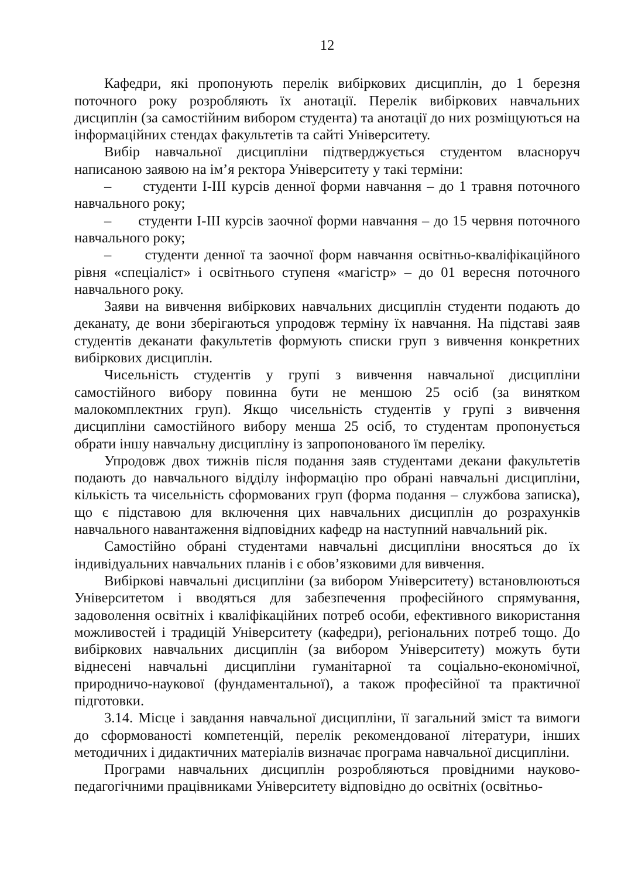12
Кафедри, які пропонують перелік вибіркових дисциплін, до 1 березня поточного року розробляють їх анотації. Перелік вибіркових навчальних дисциплін (за самостійним вибором студента) та анотації до них розміщуються на інформаційних стендах факультетів та сайті Університету.
Вибір навчальної дисципліни підтверджується студентом власноруч написаною заявою на ім’я ректора Університету у такі терміни:
– студенти I-III курсів денної форми навчання – до 1 травня поточного навчального року;
– студенти I-III курсів заочної форми навчання – до 15 червня поточного навчального року;
– студенти денної та заочної форм навчання освітньо-кваліфікаційного рівня «спеціаліст» і освітнього ступеня «магістр» – до 01 вересня поточного навчального року.
Заяви на вивчення вибіркових навчальних дисциплін студенти подають до деканату, де вони зберігаються упродовж терміну їх навчання. На підставі заяв студентів деканати факультетів формують списки груп з вивчення конкретних вибіркових дисциплін.
Чисельність студентів у групі з вивчення навчальної дисципліни самостійного вибору повинна бути не меншою 25 осіб (за винятком малокомплектних груп). Якщо чисельність студентів у групі з вивчення дисципліни самостійного вибору менша 25 осіб, то студентам пропонується обрати іншу навчальну дисципліну із запропонованого їм переліку.
Упродовж двох тижнів після подання заяв студентами декани факультетів подають до навчального відділу інформацію про обрані навчальні дисципліни, кількість та чисельність сформованих груп (форма подання – службова записка), що є підставою для включення цих навчальних дисциплін до розрахунків навчального навантаження відповідних кафедр на наступний навчальний рік.
Самостійно обрані студентами навчальні дисципліни вносяться до їх індивідуальних навчальних планів і є обов’язковими для вивчення.
Вибіркові навчальні дисципліни (за вибором Університету) встановлюються Університетом і вводяться для забезпечення професійного спрямування, задоволення освітніх і кваліфікаційних потреб особи, ефективного використання можливостей і традицій Університету (кафедри), регіональних потреб тощо. До вибіркових навчальних дисциплін (за вибором Університету) можуть бути віднесені навчальні дисципліни гуманітарної та соціально-економічної, природничо-наукової (фундаментальної), а також професійної та практичної підготовки.
3.14. Місце і завдання навчальної дисципліни, її загальний зміст та вимоги до сформованості компетенцій, перелік рекомендованої літератури, інших методичних і дидактичних матеріалів визначає програма навчальної дисципліни.
Програми навчальних дисциплін розробляються провідними науково-педагогічними працівниками Університету відповідно до освітніх (освітньо-